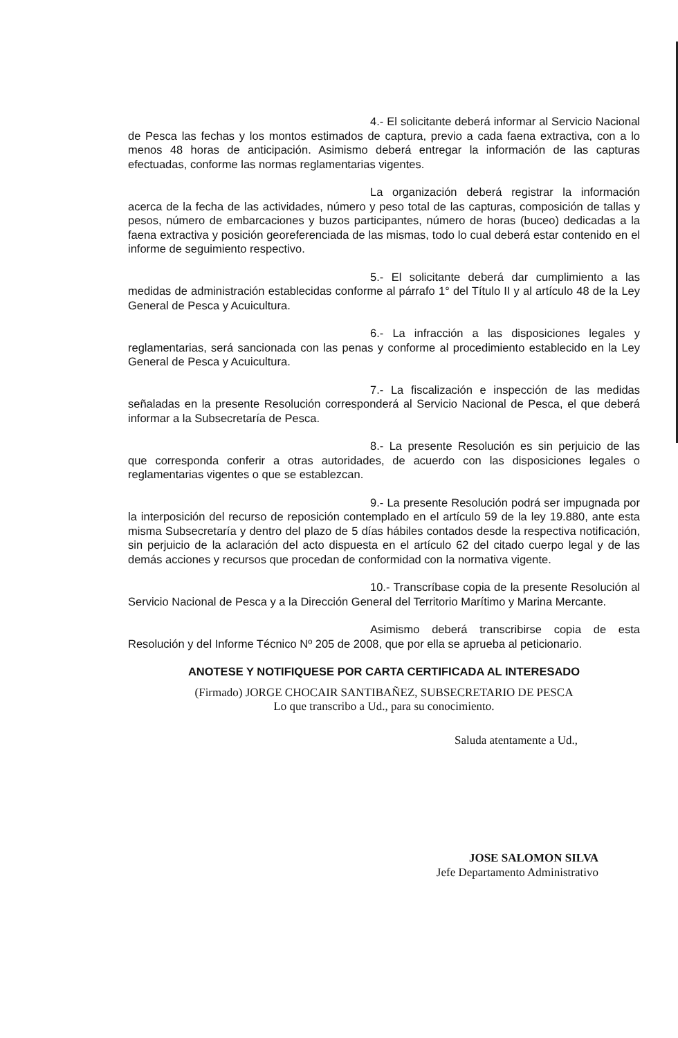4.- El solicitante deberá informar al Servicio Nacional de Pesca las fechas y los montos estimados de captura, previo a cada faena extractiva, con a lo menos 48 horas de anticipación. Asimismo deberá entregar la información de las capturas efectuadas, conforme las normas reglamentarias vigentes.
La organización deberá registrar la información acerca de la fecha de las actividades, número y peso total de las capturas, composición de tallas y pesos, número de embarcaciones y buzos participantes, número de horas (buceo) dedicadas a la faena extractiva y posición georeferenciada de las mismas, todo lo cual deberá estar contenido en el informe de seguimiento respectivo.
5.- El solicitante deberá dar cumplimiento a las medidas de administración establecidas conforme al párrafo 1° del Título II y al artículo 48 de la Ley General de Pesca y Acuicultura.
6.- La infracción a las disposiciones legales y reglamentarias, será sancionada con las penas y conforme al procedimiento establecido en la Ley General de Pesca y Acuicultura.
7.- La fiscalización e inspección de las medidas señaladas en la presente Resolución corresponderá al Servicio Nacional de Pesca, el que deberá informar a la Subsecretaría de Pesca.
8.- La presente Resolución es sin perjuicio de las que corresponda conferir a otras autoridades, de acuerdo con las disposiciones legales o reglamentarias vigentes o que se establezcan.
9.- La presente Resolución podrá ser impugnada por la interposición del recurso de reposición contemplado en el artículo 59 de la ley 19.880, ante esta misma Subsecretaría y dentro del plazo de 5 días hábiles contados desde la respectiva notificación, sin perjuicio de la aclaración del acto dispuesta en el artículo 62 del citado cuerpo legal y de las demás acciones y recursos que procedan de conformidad con la normativa vigente.
10.- Transcríbase copia de la presente Resolución al Servicio Nacional de Pesca y a la Dirección General del Territorio Marítimo y Marina Mercante.
Asimismo deberá transcribirse copia de esta Resolución y del Informe Técnico Nº 205 de 2008, que por ella se aprueba al peticionario.
ANOTESE Y NOTIFIQUESE POR CARTA CERTIFICADA AL INTERESADO
(Firmado) JORGE CHOCAIR SANTIBAÑEZ, SUBSECRETARIO DE PESCA
Lo que transcribo a Ud., para su conocimiento.
Saluda atentamente a Ud.,
JOSE SALOMON SILVA
Jefe Departamento Administrativo